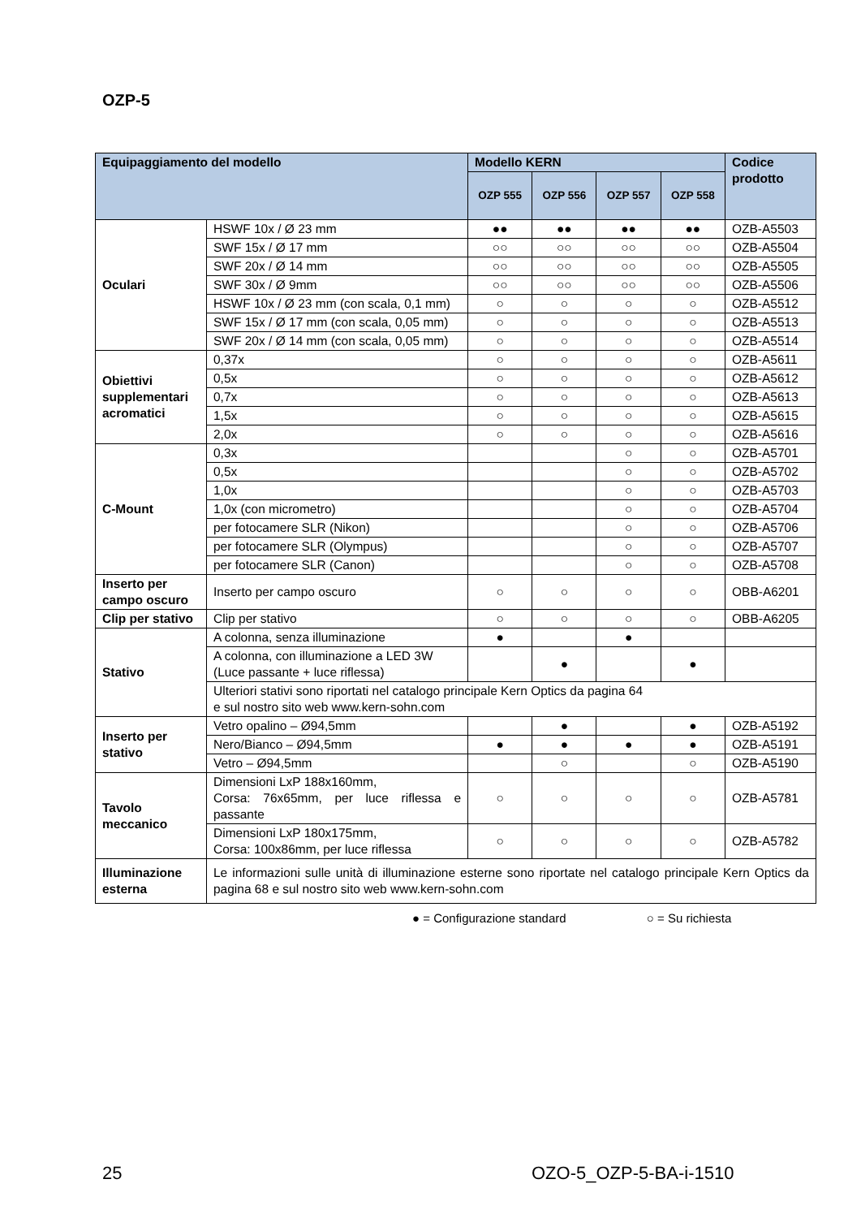OZP-5
| Equipaggiamento del modello | | Modello KERN | | | | Codice prodotto |
| --- | --- | --- | --- | --- | --- | --- |
| | | OZP 555 | OZP 556 | OZP 557 | OZP 558 | |
| Oculari | HSWF 10x / Ø 23 mm | ●● | ●● | ●● | ●● | OZB-A5503 |
| | SWF 15x / Ø 17 mm | ○○ | ○○ | ○○ | ○○ | OZB-A5504 |
| | SWF 20x / Ø 14 mm | ○○ | ○○ | ○○ | ○○ | OZB-A5505 |
| | SWF 30x / Ø 9mm | ○○ | ○○ | ○○ | ○○ | OZB-A5506 |
| | HSWF 10x / Ø 23 mm (con scala, 0,1 mm) | ○ | ○ | ○ | ○ | OZB-A5512 |
| | SWF 15x / Ø 17 mm (con scala, 0,05 mm) | ○ | ○ | ○ | ○ | OZB-A5513 |
| | SWF 20x / Ø 14 mm (con scala, 0,05 mm) | ○ | ○ | ○ | ○ | OZB-A5514 |
| Obiettivi supplementari acromatici | 0,37x | ○ | ○ | ○ | ○ | OZB-A5611 |
| | 0,5x | ○ | ○ | ○ | ○ | OZB-A5612 |
| | 0,7x | ○ | ○ | ○ | ○ | OZB-A5613 |
| | 1,5x | ○ | ○ | ○ | ○ | OZB-A5615 |
| | 2,0x | ○ | ○ | ○ | ○ | OZB-A5616 |
| C-Mount | 0,3x | | | ○ | ○ | OZB-A5701 |
| | 0,5x | | | ○ | ○ | OZB-A5702 |
| | 1,0x | | | ○ | ○ | OZB-A5703 |
| | 1,0x (con micrometro) | | | ○ | ○ | OZB-A5704 |
| | per fotocamere SLR (Nikon) | | | ○ | ○ | OZB-A5706 |
| | per fotocamere SLR (Olympus) | | | ○ | ○ | OZB-A5707 |
| | per fotocamere SLR (Canon) | | | ○ | ○ | OZB-A5708 |
| Inserto per campo oscuro | Inserto per campo oscuro | ○ | ○ | ○ | ○ | OBB-A6201 |
| Clip per stativo | Clip per stativo | ○ | ○ | ○ | ○ | OBB-A6205 |
| Stativo | A colonna, senza illuminazione | ● | | ● | | |
| | A colonna, con illuminazione a LED 3W (Luce passante + luce riflessa) | | ● | | ● | |
| | Ulteriori stativi sono riportati nel catalogo principale Kern Optics da pagina 64 e sul nostro sito web www.kern-sohn.com | | | | | |
| Inserto per stativo | Vetro opalino – Ø94,5mm | | ● | | ● | OZB-A5192 |
| | Nero/Bianco – Ø94,5mm | ● | ● | ● | ● | OZB-A5191 |
| | Vetro – Ø94,5mm | | ○ | | ○ | OZB-A5190 |
| Tavolo meccanico | Dimensioni LxP 188x160mm, Corsa: 76x65mm, per luce riflessa e passante | ○ | ○ | ○ | ○ | OZB-A5781 |
| | Dimensioni LxP 180x175mm, Corsa: 100x86mm, per luce riflessa | ○ | ○ | ○ | ○ | OZB-A5782 |
| Illuminazione esterna | Le informazioni sulle unità di illuminazione esterne sono riportate nel catalogo principale Kern Optics da pagina 68 e sul nostro sito web www.kern-sohn.com | | | | | |
● = Configurazione standard ○ = Su richiesta
25 OZO-5_OZP-5-BA-i-1510